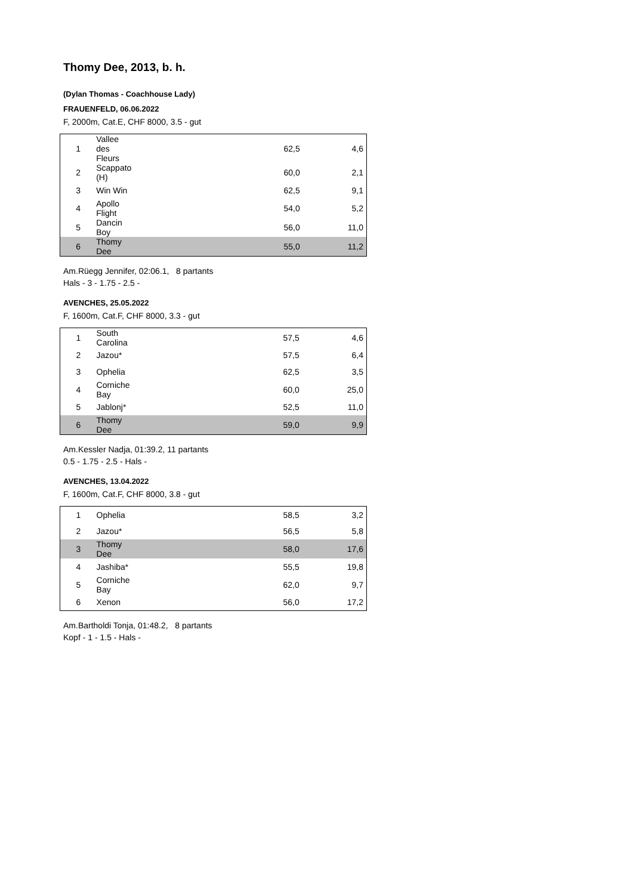Thomy Dee, 2013, b. h.
(Dylan Thomas - Coachhouse Lady)
FRAUENFELD, 06.06.2022
F, 2000m, Cat.E, CHF 8000, 3.5 - gut
| 1 | Vallee des Fleurs | 62,5 | 4,6 |
| 2 | Scappato (H) | 60,0 | 2,1 |
| 3 | Win Win | 62,5 | 9,1 |
| 4 | Apollo Flight | 54,0 | 5,2 |
| 5 | Dancin Boy | 56,0 | 11,0 |
| 6 | Thomy Dee | 55,0 | 11,2 |
Am.Rüegg Jennifer, 02:06.1, 8 partants
Hals - 3 - 1.75 - 2.5 -
AVENCHES, 25.05.2022
F, 1600m, Cat.F, CHF 8000, 3.3 - gut
| 1 | South Carolina | 57,5 | 4,6 |
| 2 | Jazou* | 57,5 | 6,4 |
| 3 | Ophelia | 62,5 | 3,5 |
| 4 | Corniche Bay | 60,0 | 25,0 |
| 5 | Jablonj* | 52,5 | 11,0 |
| 6 | Thomy Dee | 59,0 | 9,9 |
Am.Kessler Nadja, 01:39.2, 11 partants
0.5 - 1.75 - 2.5 - Hals -
AVENCHES, 13.04.2022
F, 1600m, Cat.F, CHF 8000, 3.8 - gut
| 1 | Ophelia | 58,5 | 3,2 |
| 2 | Jazou* | 56,5 | 5,8 |
| 3 | Thomy Dee | 58,0 | 17,6 |
| 4 | Jashiba* | 55,5 | 19,8 |
| 5 | Corniche Bay | 62,0 | 9,7 |
| 6 | Xenon | 56,0 | 17,2 |
Am.Bartholdi Tonja, 01:48.2, 8 partants
Kopf - 1 - 1.5 - Hals -